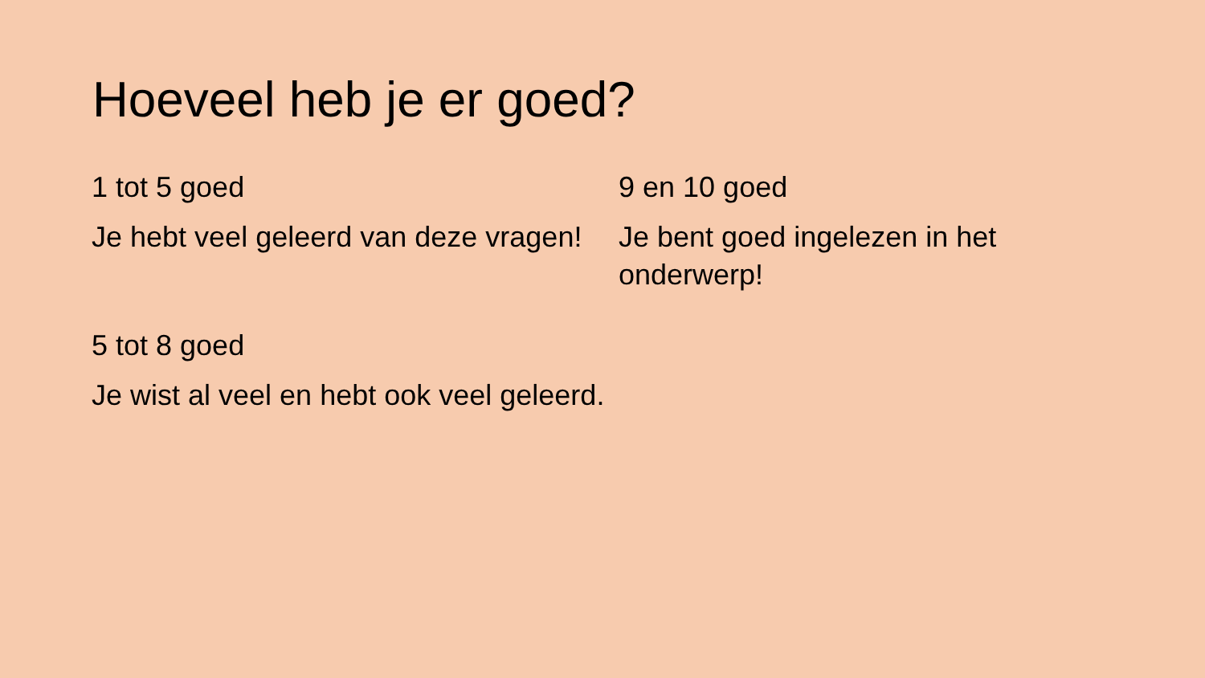Hoeveel heb je er goed?
1 tot 5 goed
Je hebt veel geleerd van deze vragen!
5 tot 8 goed
Je wist al veel en hebt ook veel geleerd.
9 en 10 goed
Je bent goed ingelezen in het onderwerp!